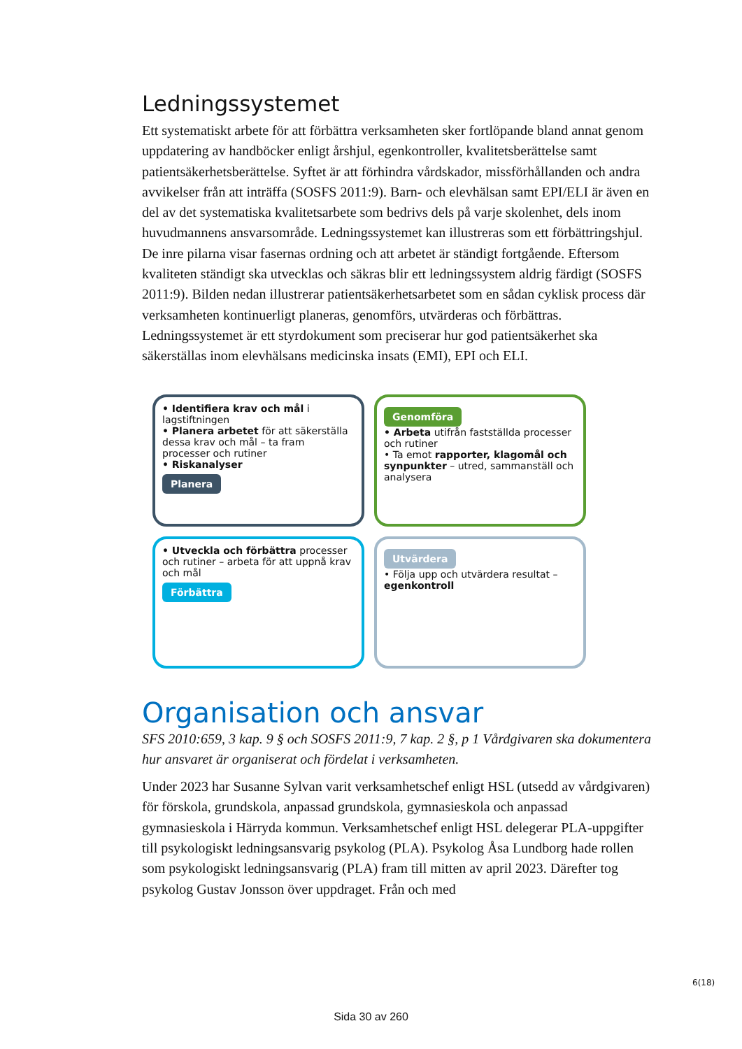Ledningssystemet
Ett systematiskt arbete för att förbättra verksamheten sker fortlöpande bland annat genom uppdatering av handböcker enligt årshjul, egenkontroller, kvalitetsberättelse samt patientsäkerhetsberättelse. Syftet är att förhindra vårdskador, missförhållanden och andra avvikelser från att inträffa (SOSFS 2011:9). Barn- och elevhälsan samt EPI/ELI är även en del av det systematiska kvalitetsarbete som bedrivs dels på varje skolenhet, dels inom huvudmannens ansvarsområde. Ledningssystemet kan illustreras som ett förbättringshjul. De inre pilarna visar fasernas ordning och att arbetet är ständigt fortgående. Eftersom kvaliteten ständigt ska utvecklas och säkras blir ett ledningssystem aldrig färdigt (SOSFS 2011:9). Bilden nedan illustrerar patientsäkerhetsarbetet som en sådan cyklisk process där verksamheten kontinuerligt planeras, genomförs, utvärderas och förbättras. Ledningssystemet är ett styrdokument som preciserar hur god patientsäkerhet ska säkerställas inom elevhälsans medicinska insats (EMI), EPI och ELI.
• Identifiera krav och mål i lagstiftningen
• Planera arbetet för att säkerställa dessa krav och mål – ta fram processer och rutiner
• Riskanalyser
Planera
Genomföra
• Arbeta utifrån fastställda processer och rutiner
• Ta emot rapporter, klagomål och synpunkter – utred, sammanställ och analysera
• Utveckla och förbättra processer och rutiner – arbeta för att uppnå krav och mål
Förbättra
Utvärdera
• Följa upp och utvärdera resultat – egenkontroll
Organisation och ansvar
SFS 2010:659, 3 kap. 9 § och SOSFS 2011:9, 7 kap. 2 §, p 1 Vårdgivaren ska dokumentera hur ansvaret är organiserat och fördelat i verksamheten.
Under 2023 har Susanne Sylvan varit verksamhetschef enligt HSL (utsedd av vårdgivaren) för förskola, grundskola, anpassad grundskola, gymnasieskola och anpassad gymnasieskola i Härryda kommun. Verksamhetschef enligt HSL delegerar PLA-uppgifter till psykologiskt ledningsansvarig psykolog (PLA). Psykolog Åsa Lundborg hade rollen som psykologiskt ledningsansvarig (PLA) fram till mitten av april 2023. Därefter tog psykolog Gustav Jonsson över uppdraget. Från och med
6(18)
Sida 30 av 260